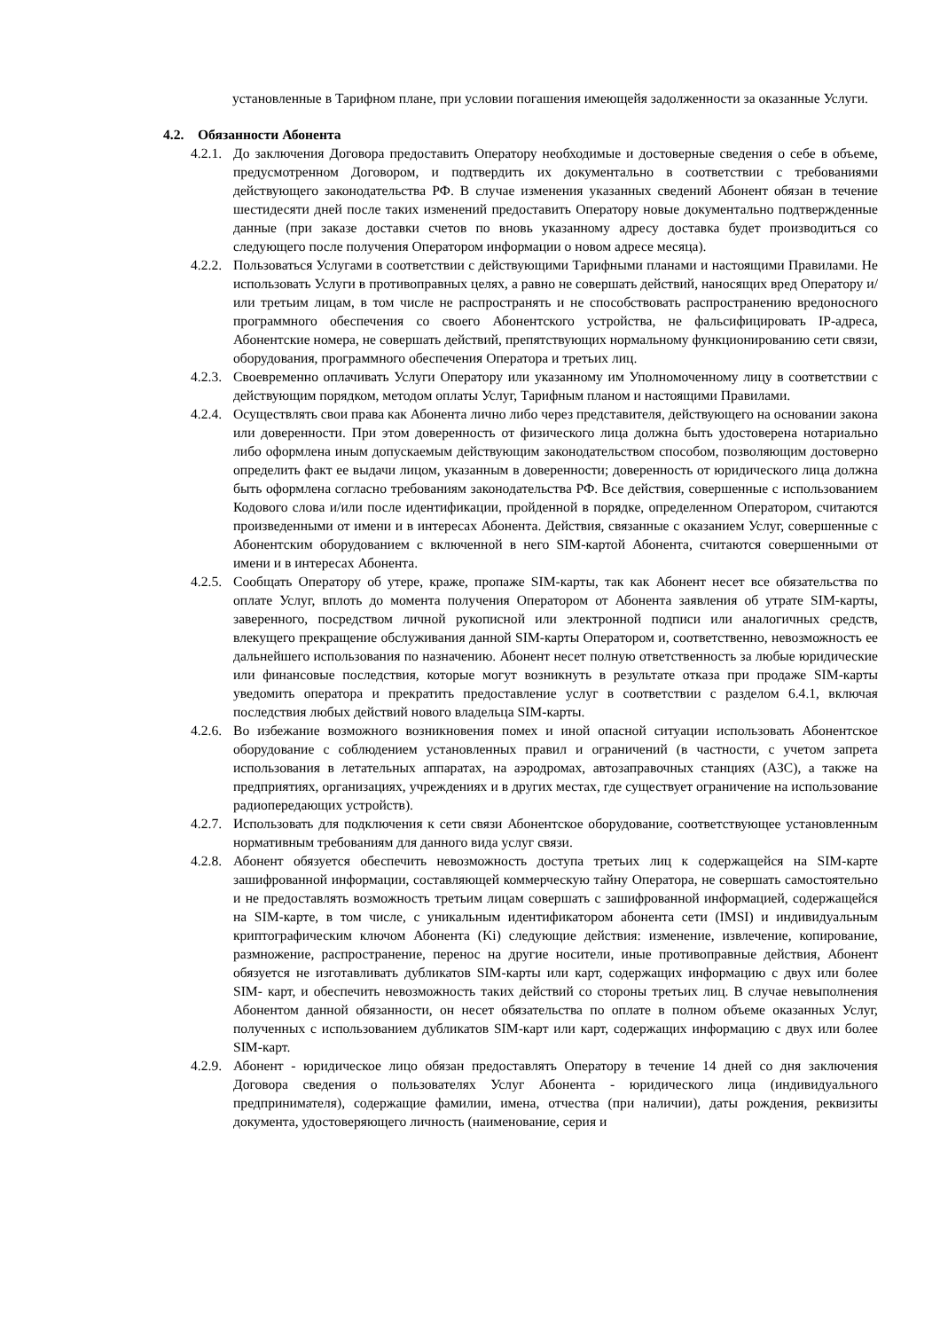установленные в Тарифном плане, при условии погашения имеющейя задолженности за оказанные Услуги.
4.2. Обязанности Абонента
4.2.1.
До заключения Договора предоставить Оператору необходимые и достоверные сведения о себе в объеме, предусмотренном Договором, и подтвердить их документально в соответствии с требованиями действующего законодательства РФ. В случае изменения указанных сведений Абонент обязан в течение шестидесяти дней после таких изменений предоставить Оператору новые документально подтвержденные данные (при заказе доставки счетов по вновь указанному адресу доставка будет производиться со следующего после получения Оператором информации о новом адресе месяца).
4.2.2.
Пользоваться Услугами в соответствии с действующими Тарифными планами и настоящими Правилами. Не использовать Услуги в противоправных целях, а равно не совершать действий, наносящих вред Оператору и/или третьим лицам, в том числе не распространять и не способствовать распространению вредоносного программного обеспечения со своего Абонентского устройства, не фальсифицировать IP-адреса, Абонентские номера, не совершать действий, препятствующих нормальному функционированию сети связи, оборудования, программного обеспечения Оператора и третьих лиц.
4.2.3.
Своевременно оплачивать Услуги Оператору или указанному им Уполномоченному лицу в соответствии с действующим порядком, методом оплаты Услуг, Тарифным планом и настоящими Правилами.
4.2.4.
Осуществлять свои права как Абонента лично либо через представителя, действующего на основании закона или доверенности. При этом доверенность от физического лица должна быть удостоверена нотариально либо оформлена иным допускаемым действующим законодательством способом, позволяющим достоверно определить факт ее выдачи лицом, указанным в доверенности; доверенность от юридического лица должна быть оформлена согласно требованиям законодательства РФ. Все действия, совершенные с использованием Кодового слова и/или после идентификации, пройденной в порядке, определенном Оператором, считаются произведенными от имени и в интересах Абонента. Действия, связанные с оказанием Услуг, совершенные с Абонентским оборудованием с включенной в него SIM-картой Абонента, считаются совершенными от имени и в интересах Абонента.
4.2.5.
Сообщать Оператору об утере, краже, пропаже SIM-карты, так как Абонент несет все обязательства по оплате Услуг, вплоть до момента получения Оператором от Абонента заявления об утрате SIM-карты, заверенного, посредством личной рукописной или электронной подписи или аналогичных средств, влекущего прекращение обслуживания данной SIM-карты Оператором и, соответственно, невозможность ее дальнейшего использования по назначению. Абонент несет полную ответственность за любые юридические или финансовые последствия, которые могут возникнуть в результате отказа при продаже SIM-карты уведомить оператора и прекратить предоставление услуг в соответствии с разделом 6.4.1, включая последствия любых действий нового владельца SIM-карты.
4.2.6.
Во избежание возможного возникновения помех и иной опасной ситуации использовать Абонентское оборудование с соблюдением установленных правил и ограничений (в частности, с учетом запрета использования в летательных аппаратах, на аэродромах, автозаправочных станциях (АЗС), а также на предприятиях, организациях, учреждениях и в других местах, где существует ограничение на использование радиопередающих устройств).
4.2.7.
Использовать для подключения к сети связи Абонентское оборудование, соответствующее установленным нормативным требованиям для данного вида услуг связи.
4.2.8.
Абонент обязуется обеспечить невозможность доступа третьих лиц к содержащейся на SIM-карте зашифрованной информации, составляющей коммерческую тайну Оператора, не совершать самостоятельно и не предоставлять возможность третьим лицам совершать с зашифрованной информацией, содержащейся на SIM-карте, в том числе, с уникальным идентификатором абонента сети (IMSI) и индивидуальным криптографическим ключом Абонента (Ki) следующие действия: изменение, извлечение, копирование, размножение, распространение, перенос на другие носители, иные противоправные действия, Абонент обязуется не изготавливать дубликатов SIM-карты или карт, содержащих информацию с двух или более SIM- карт, и обеспечить невозможность таких действий со стороны третьих лиц. В случае невыполнения Абонентом данной обязанности, он несет обязательства по оплате в полном объеме оказанных Услуг, полученных с использованием дубликатов SIM-карт или карт, содержащих информацию с двух или более SIM-карт.
4.2.9.
Абонент - юридическое лицо обязан предоставлять Оператору в течение 14 дней со дня заключения Договора сведения о пользователях Услуг Абонента - юридического лица (индивидуального предпринимателя), содержащие фамилии, имена, отчества (при наличии), даты рождения, реквизиты документа, удостоверяющего личность (наименование, серия и